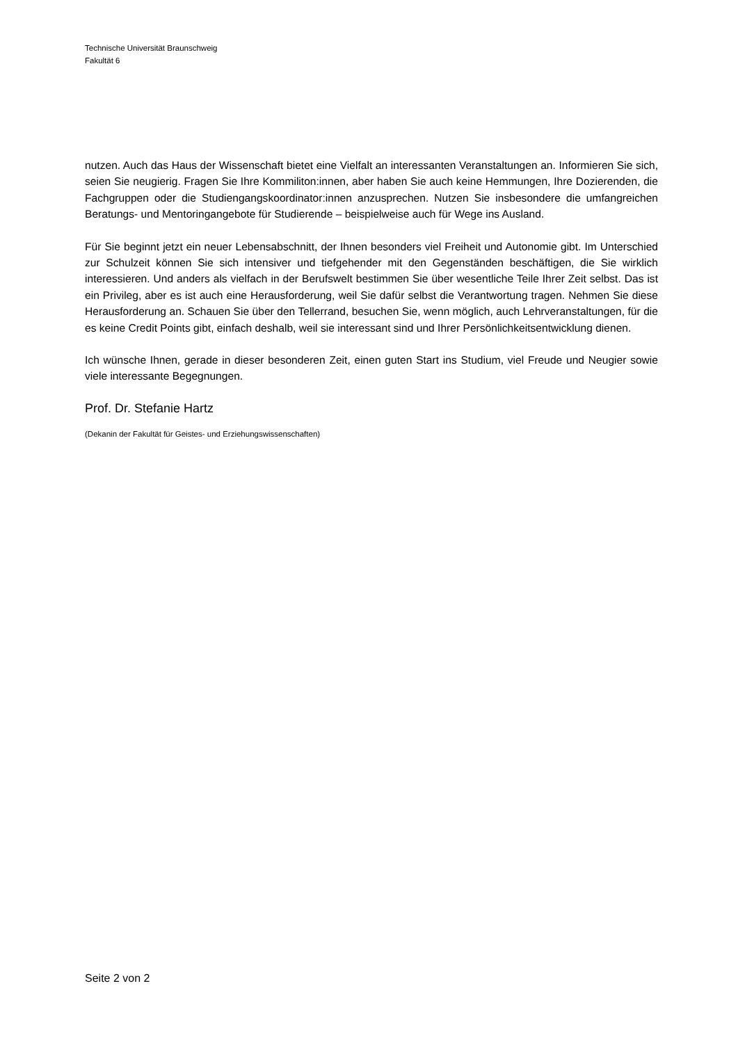Technische Universität Braunschweig
Fakultät 6
nutzen. Auch das Haus der Wissenschaft bietet eine Vielfalt an interessanten Veranstaltungen an. Informieren Sie sich, seien Sie neugierig. Fragen Sie Ihre Kommiliton:innen, aber haben Sie auch keine Hemmungen, Ihre Dozierenden, die Fachgruppen oder die Studiengangskoordinator:innen anzusprechen. Nutzen Sie insbesondere die umfangreichen Beratungs- und Mentoringangebote für Studierende – beispielweise auch für Wege ins Ausland.
Für Sie beginnt jetzt ein neuer Lebensabschnitt, der Ihnen besonders viel Freiheit und Autonomie gibt. Im Unterschied zur Schulzeit können Sie sich intensiver und tiefgehender mit den Gegenständen beschäftigen, die Sie wirklich interessieren. Und anders als vielfach in der Berufswelt bestimmen Sie über wesentliche Teile Ihrer Zeit selbst. Das ist ein Privileg, aber es ist auch eine Herausforderung, weil Sie dafür selbst die Verantwortung tragen. Nehmen Sie diese Herausforderung an. Schauen Sie über den Tellerrand, besuchen Sie, wenn möglich, auch Lehrveranstaltungen, für die es keine Credit Points gibt, einfach deshalb, weil sie interessant sind und Ihrer Persönlichkeitsentwicklung dienen.
Ich wünsche Ihnen, gerade in dieser besonderen Zeit, einen guten Start ins Studium, viel Freude und Neugier sowie viele interessante Begegnungen.
Prof. Dr. Stefanie Hartz
(Dekanin der Fakultät für Geistes- und Erziehungswissenschaften)
Seite 2 von 2